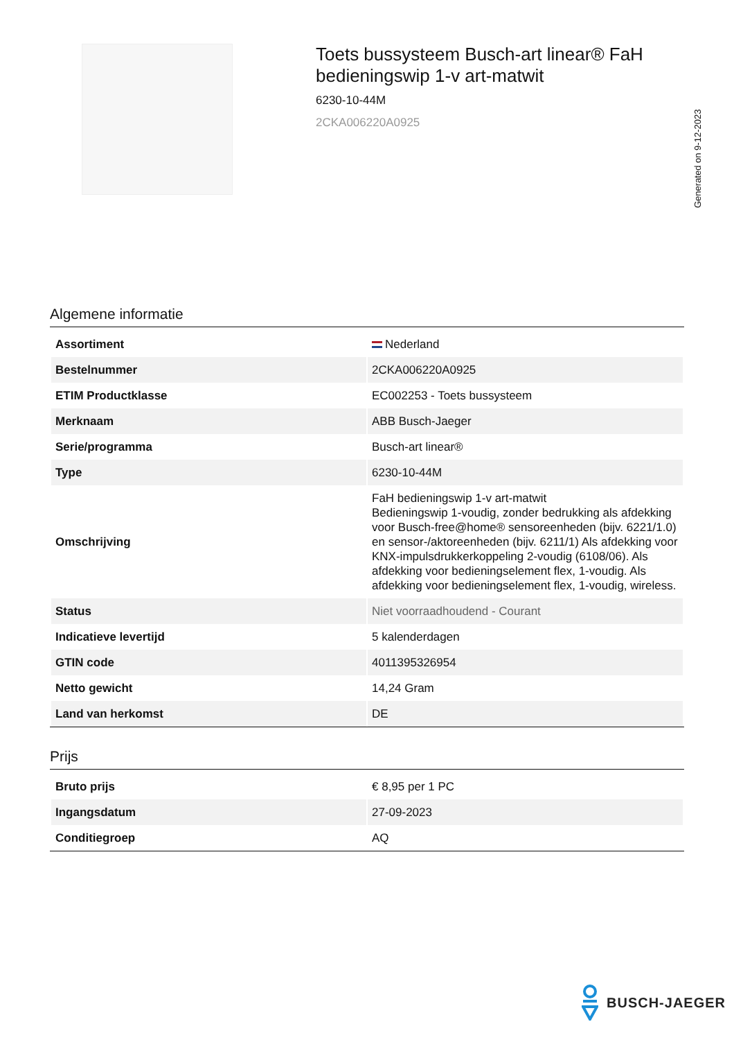Toets bussysteem Busch-art linear® FaH bedieningswip 1-v art-matwit
6230-10-44M
2CKA006220A0925
Generated on 9-12-2023
Algemene informatie
| Assortiment | Nederland |
| Bestelnummer | 2CKA006220A0925 |
| ETIM Productklasse | EC002253 - Toets bussysteem |
| Merknaam | ABB Busch-Jaeger |
| Serie/programma | Busch-art linear® |
| Type | 6230-10-44M |
| Omschrijving | FaH bedieningswip 1-v art-matwit Bedieningswip 1-voudig, zonder bedrukking als afdekking voor Busch-free@home® sensoreenheden (bijv. 6221/1.0) en sensor-/aktoreenheden (bijv. 6211/1) Als afdekking voor KNX-impulsdrukkerkoppeling 2-voudig (6108/06). Als afdekking voor bedieningselement flex, 1-voudig. Als afdekking voor bedieningselement flex, 1-voudig, wireless. |
| Status | Niet voorraadhoudend - Courant |
| Indicatieve levertijd | 5 kalenderdagen |
| GTIN code | 4011395326954 |
| Netto gewicht | 14,24 Gram |
| Land van herkomst | DE |
Prijs
| Bruto prijs | € 8,95 per 1 PC |
| Ingangsdatum | 27-09-2023 |
| Conditiegroep | AQ |
BUSCH-JAEGER